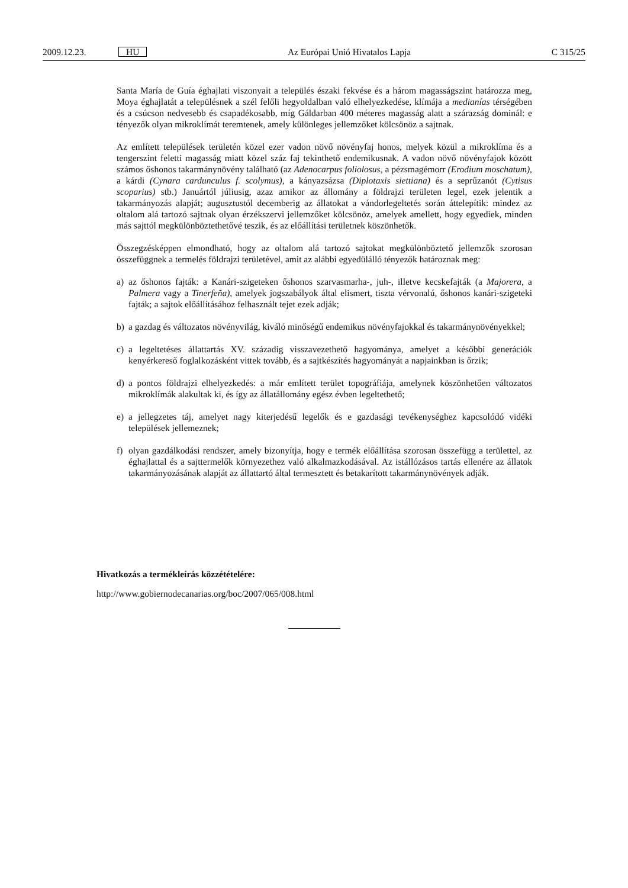2009.12.23. HU Az Európai Unió Hivatalos Lapja C 315/25
Santa María de Guía éghajlati viszonyait a település északi fekvése és a három magasságszint határozza meg, Moya éghajlatát a településnek a szél felőli hegyoldalban való elhelyezkedése, klímája a medianías térségében és a csúcson nedvesebb és csapadékosabb, míg Gáldarban 400 méteres magasság alatt a szárazság dominál: e tényezők olyan mikroklímát teremtenek, amely különleges jellemzőket kölcsönöz a sajtnak.
Az említett települések területén közel ezer vadon növő növényfaj honos, melyek közül a mikroklíma és a tengerszint feletti magasság miatt közel száz faj tekinthető endemikusnak. A vadon növő növényfajok között számos őshonos takarmánynövény található (az Adenocarpus foliolosus, a pézsmagémorr (Erodium moschatum), a kárdi (Cynara cardunculus f. scolymus), a kányazsázsa (Diplotaxis siettiana) és a seprűzanót (Cytisus scoparius) stb.) Januártól júliusig, azaz amikor az állomány a földrajzi területen legel, ezek jelentik a takarmányozás alapját; augusztustól decemberig az állatokat a vándorlegeltetés során áttelepítik: mindez az oltalom alá tartozó sajtnak olyan érzékszervi jellemzőket kölcsönöz, amelyek amellett, hogy egyediek, minden más sajttól megkülönböztethetővé teszik, és az előállítási területnek köszönhetők.
Összegzésképpen elmondható, hogy az oltalom alá tartozó sajtokat megkülönböztető jellemzők szorosan összefüggnek a termelés földrajzi területével, amit az alábbi egyedülálló tényezők határoznak meg:
a) az őshonos fajták: a Kanári-szigeteken őshonos szarvasmarha-, juh-, illetve kecskefajták (a Majorera, a Palmera vagy a Tinerfeña), amelyek jogszabályok által elismert, tiszta vérvonalú, őshonos kanári-szigeteki fajták; a sajtok előállításához felhasznált tejet ezek adják;
b) a gazdag és változatos növényvilág, kiváló minőségű endemikus növényfajokkal és takarmánynövényekkel;
c) a legeltetéses állattartás XV. századig visszavezethető hagyománya, amelyet a későbbi generációk kenyérkereső foglalkozásként vittek tovább, és a sajtkészítés hagyományát a napjainkban is őrzik;
d) a pontos földrajzi elhelyezkedés: a már említett terület topográfiája, amelynek köszönhetően változatos mikroklímák alakultak ki, és így az állatállomány egész évben legeltethető;
e) a jellegzetes táj, amelyet nagy kiterjedésű legelők és e gazdasági tevékenységhez kapcsolódó vidéki települések jellemeznek;
f) olyan gazdálkodási rendszer, amely bizonyítja, hogy e termék előállítása szorosan összefügg a területtel, az éghajlattal és a sajttermelők környezethez való alkalmazkodásával. Az istállózásos tartás ellenére az állatok takarmányozásának alapját az állattartó által termesztett és betakarított takarmánynövények adják.
Hivatkozás a termékleírás közzétételére:
http://www.gobiernodecanarias.org/boc/2007/065/008.html